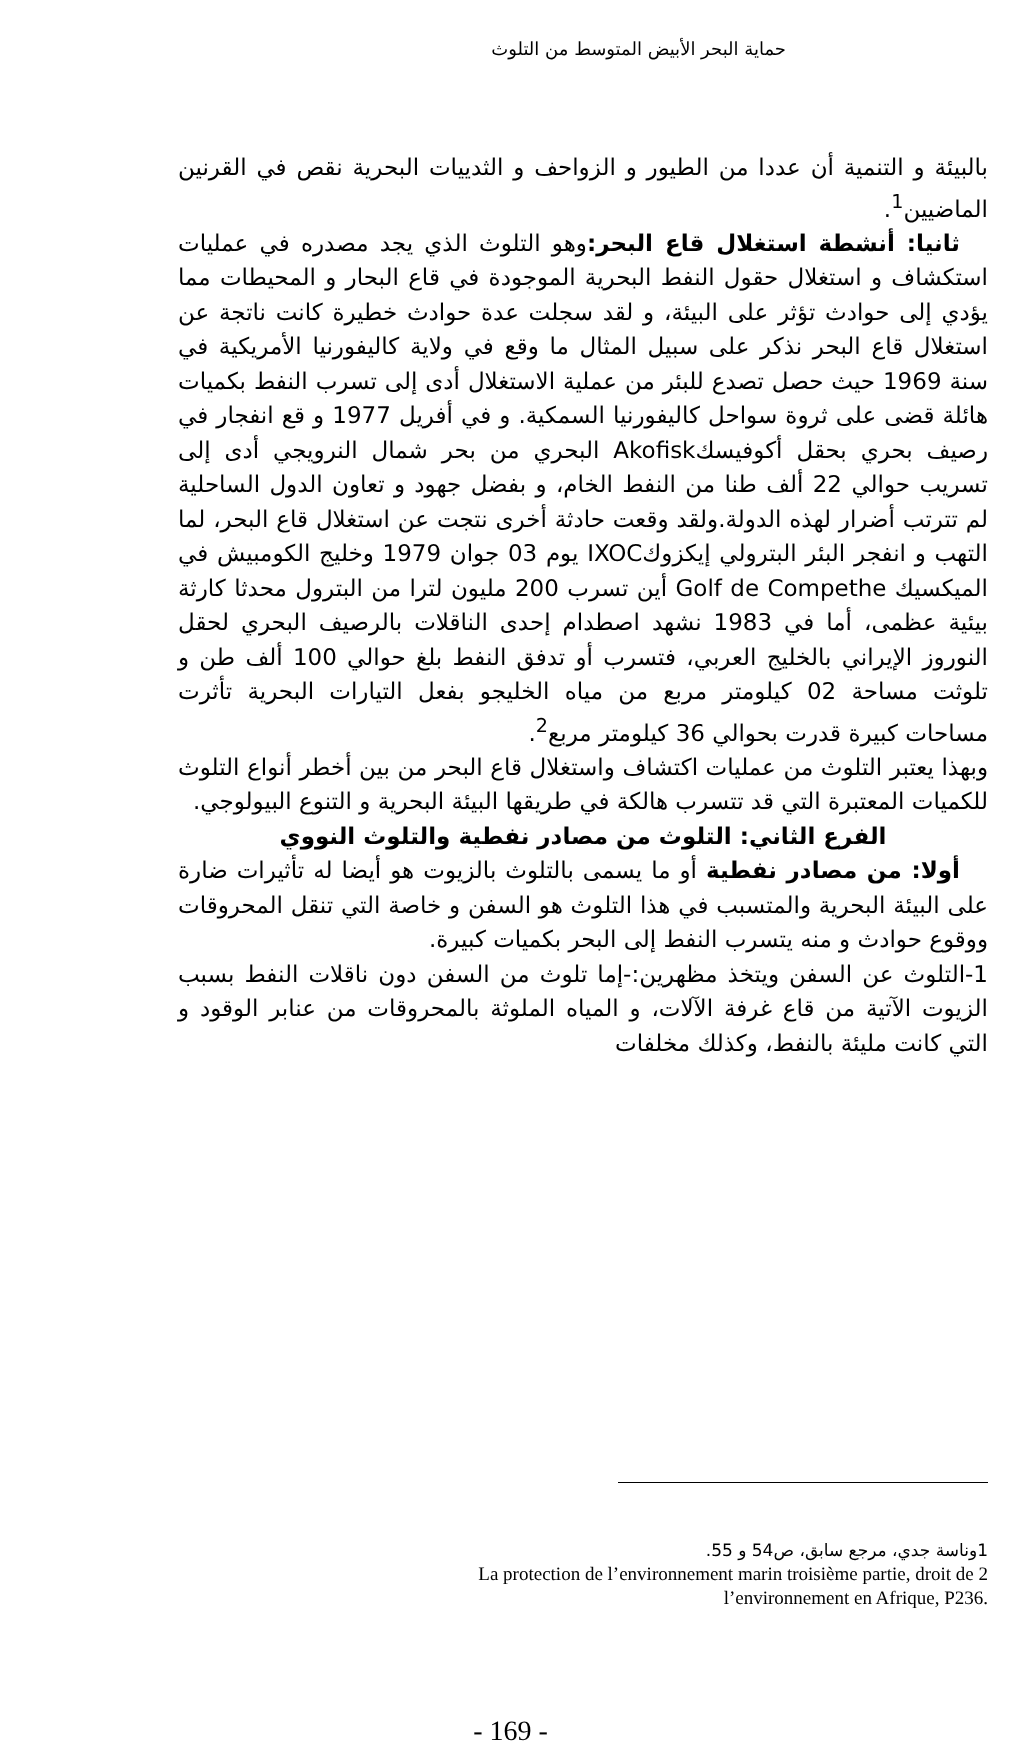حماية البحر الأبيض المتوسط من التلوث
بالبيئة و التنمية أن عددا من الطيور و الزواحف و الثدييات البحرية نقص في القرنين الماضيين<sup>1</sup>.
ثانيا: أنشطة استغلال قاع البحر: وهو التلوث الذي يجد مصدره في عمليات استكشاف و استغلال حقول النفط البحرية الموجودة في قاع البحار و المحيطات مما يؤدي إلى حوادث تؤثر على البيئة، و لقد سجلت عدة حوادث خطيرة كانت ناتجة عن استغلال قاع البحر نذكر على سبيل المثال ما وقع في ولاية كاليفورنيا الأمريكية في سنة 1969 حيث حصل تصدع للبئر من عملية الاستغلال أدى إلى تسرب النفط بكميات هائلة قضى على ثروة سواحل كاليفورنيا السمكية. و في أفريل 1977 و قع انفجار في رصيف بحري بحقل أكوفيسكAkofisk البحري من بحر شمال النرويجي أدى إلى تسريب حوالي 22 ألف طنا من النفط الخام، و بفضل جهود و تعاون الدول الساحلية لم تترتب أضرار لهذه الدولة.ولقد وقعت حادثة أخرى نتجت عن استغلال قاع البحر، لما التهب و انفجر البئر البترولي إيكزوكIXOC يوم 03 جوان 1979 وخليج الكومبيش في الميكسيك Golf de Compethe أين تسرب 200 مليون لترا من البترول محدثا كارثة بيئية عظمى، أما في 1983 نشهد اصطدام إحدى الناقلات بالرصيف البحري لحقل النوروز الإيراني بالخليج العربي، فتسرب أو تدفق النفط بلغ حوالي 100 ألف طن و تلوثت مساحة 02 كيلومتر مربع من مياه الخليجو بفعل التيارات البحرية تأثرت مساحات كبيرة قدرت بحوالي 36 كيلومتر مربع<sup>2</sup>.
وبهذا يعتبر التلوث من عمليات اكتشاف واستغلال قاع البحر من بين أخطر أنواع التلوث للكميات المعتبرة التي قد تتسرب هالكة في طريقها البيئة البحرية و التنوع البيولوجي.
الفرع الثاني: التلوث من مصادر نفطية والتلوث النووي
أولا: من مصادر نفطية أو ما يسمى بالتلوث بالزيوت هو أيضا له تأثيرات ضارة على البيئة البحرية والمتسبب في هذا التلوث هو السفن و خاصة التي تنقل المحروقات ووقوع حوادث و منه يتسرب النفط إلى البحر بكميات كبيرة.
1-التلوث عن السفن ويتخذ مظهرين:-إما تلوث من السفن دون ناقلات النفط بسبب الزيوت الآتية من قاع غرفة الآلات، و المياه الملوثة بالمحروقات من عنابر الوقود و التي كانت مليئة بالنفط، وكذلك مخلفات
1وناسة جدي، مرجع سابق، ص54 و 55.
La protection de l’environnement marin troisième partie, droit de 2
l’environnement en Afrique, P236.
- 169 -